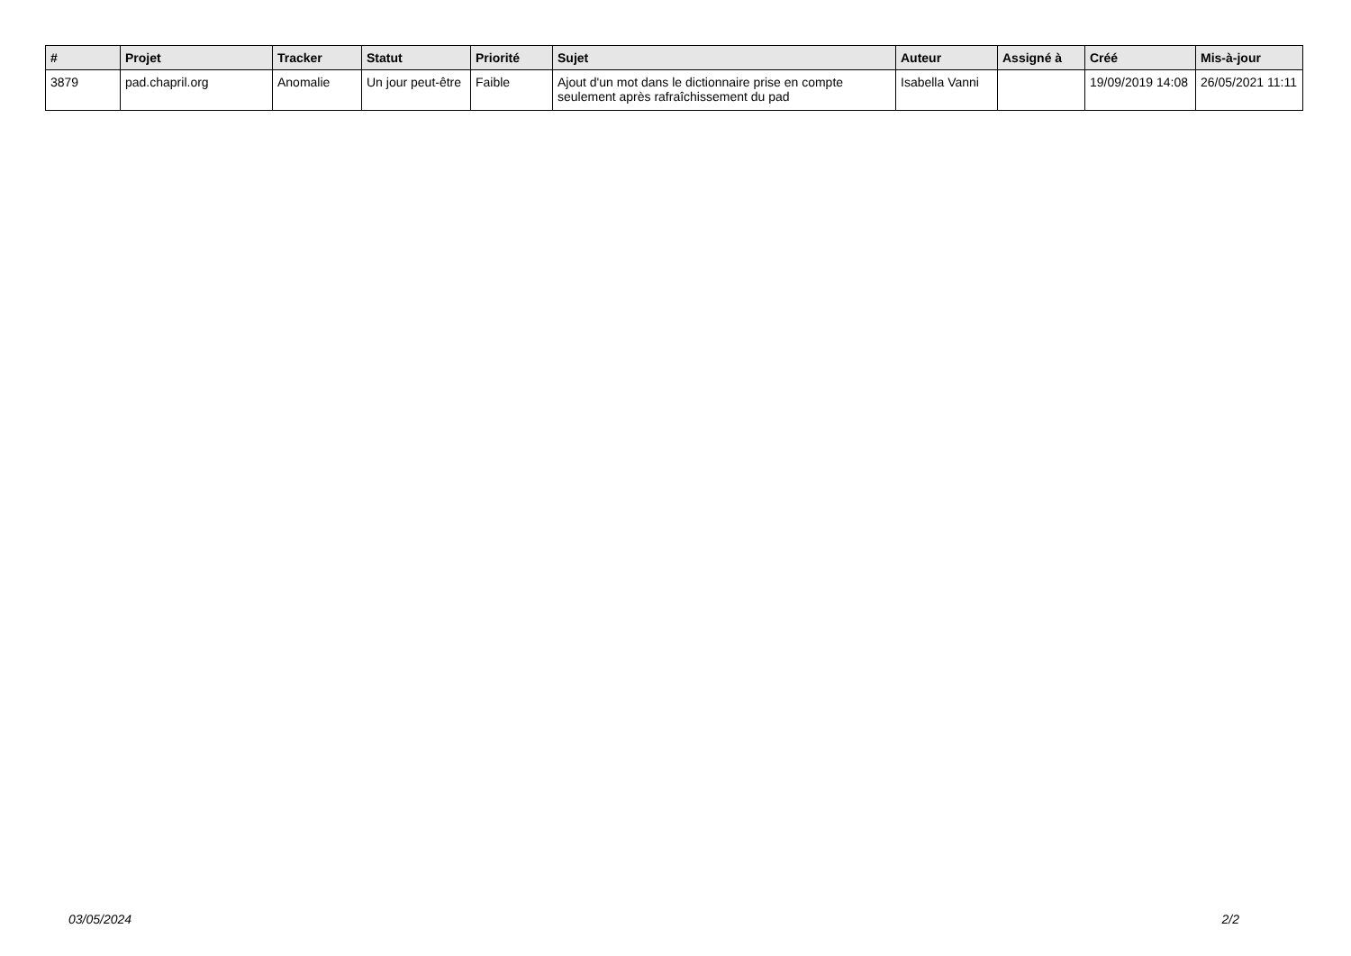| # | Projet | Tracker | Statut | Priorité | Sujet | Auteur | Assigné à | Créé | Mis-à-jour |
| --- | --- | --- | --- | --- | --- | --- | --- | --- | --- |
| 3879 | pad.chapril.org | Anomalie | Un jour peut-être | Faible | Ajout d'un mot dans le dictionnaire prise en compte seulement après rafraîchissement du pad | Isabella Vanni | | 19/09/2019 14:08 | 26/05/2021 11:11 |
03/05/2024 2/2